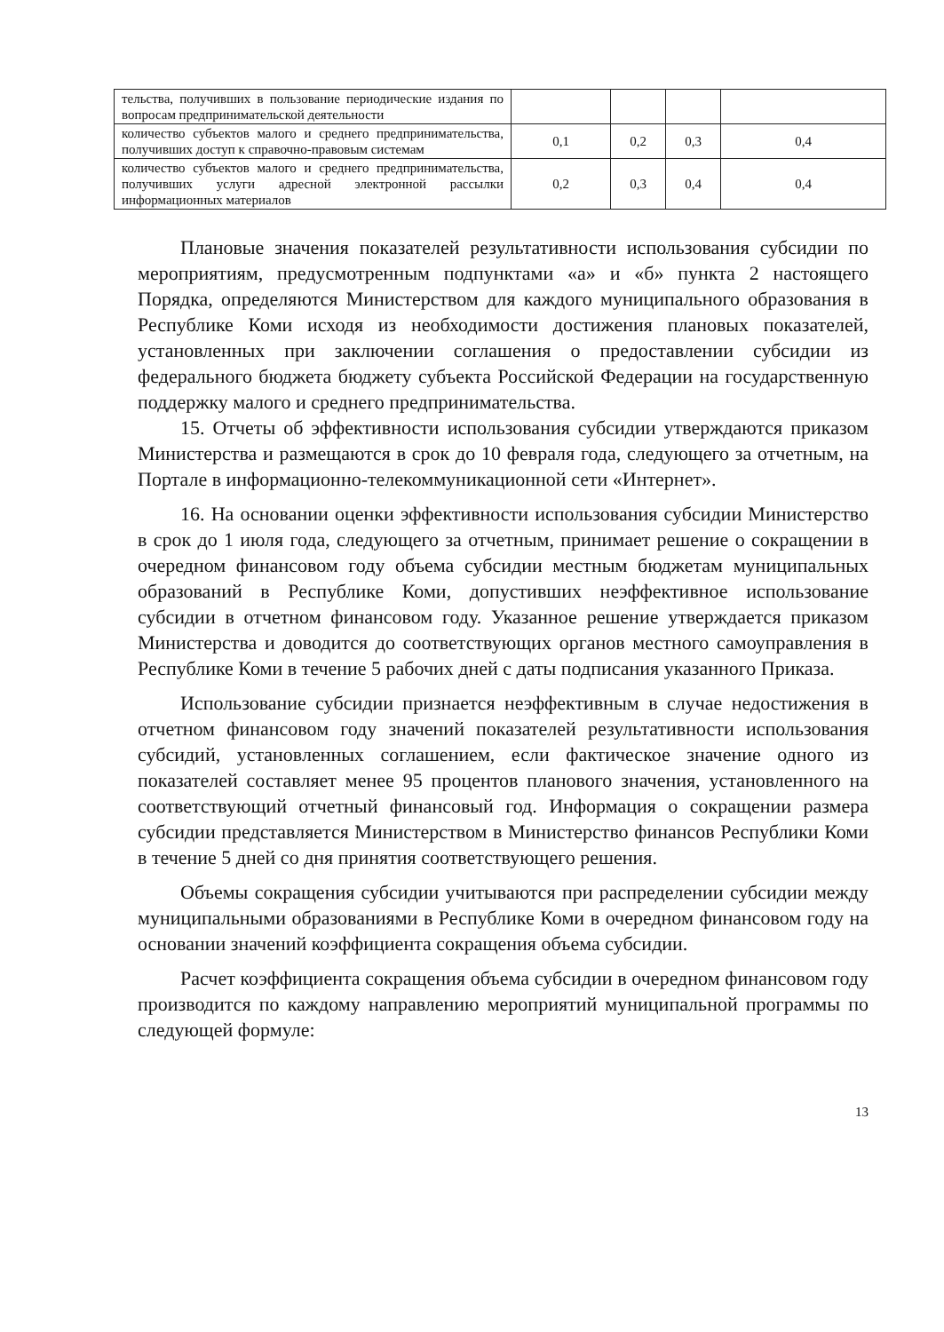| тельства, получивших в пользование периодические издания по вопросам предпринимательской деятельности | | | | |
| количество субъектов малого и среднего предпринимательства, получивших доступ к справочно-правовым системам | 0,1 | 0,2 | 0,3 | 0,4 |
| количество субъектов малого и среднего предпринимательства, получивших услуги адресной электронной рассылки информационных материалов | 0,2 | 0,3 | 0,4 | 0,4 |
Плановые значения показателей результативности использования субсидии по мероприятиям, предусмотренным подпунктами «а» и «б» пункта 2 настоящего Порядка, определяются Министерством для каждого муниципального образования в Республике Коми исходя из необходимости достижения плановых показателей, установленных при заключении соглашения о предоставлении субсидии из федерального бюджета бюджету субъекта Российской Федерации на государственную поддержку малого и среднего предпринимательства.
15. Отчеты об эффективности использования субсидии утверждаются приказом Министерства и размещаются в срок до 10 февраля года, следующего за отчетным, на Портале в информационно-телекоммуникационной сети «Интернет».
16. На основании оценки эффективности использования субсидии Министерство в срок до 1 июля года, следующего за отчетным, принимает решение о сокращении в очередном финансовом году объема субсидии местным бюджетам муниципальных образований в Республике Коми, допустивших неэффективное использование субсидии в отчетном финансовом году. Указанное решение утверждается приказом Министерства и доводится до соответствующих органов местного самоуправления в Республике Коми в течение 5 рабочих дней с даты подписания указанного Приказа.
Использование субсидии признается неэффективным в случае недостижения в отчетном финансовом году значений показателей результативности использования субсидий, установленных соглашением, если фактическое значение одного из показателей составляет менее 95 процентов планового значения, установленного на соответствующий отчетный финансовый год. Информация о сокращении размера субсидии представляется Министерством в Министерство финансов Республики Коми в течение 5 дней со дня принятия соответствующего решения.
Объемы сокращения субсидии учитываются при распределении субсидии между муниципальными образованиями в Республике Коми в очередном финансовом году на основании значений коэффициента сокращения объема субсидии.
Расчет коэффициента сокращения объема субсидии в очередном финансовом году производится по каждому направлению мероприятий муниципальной программы по следующей формуле:
13